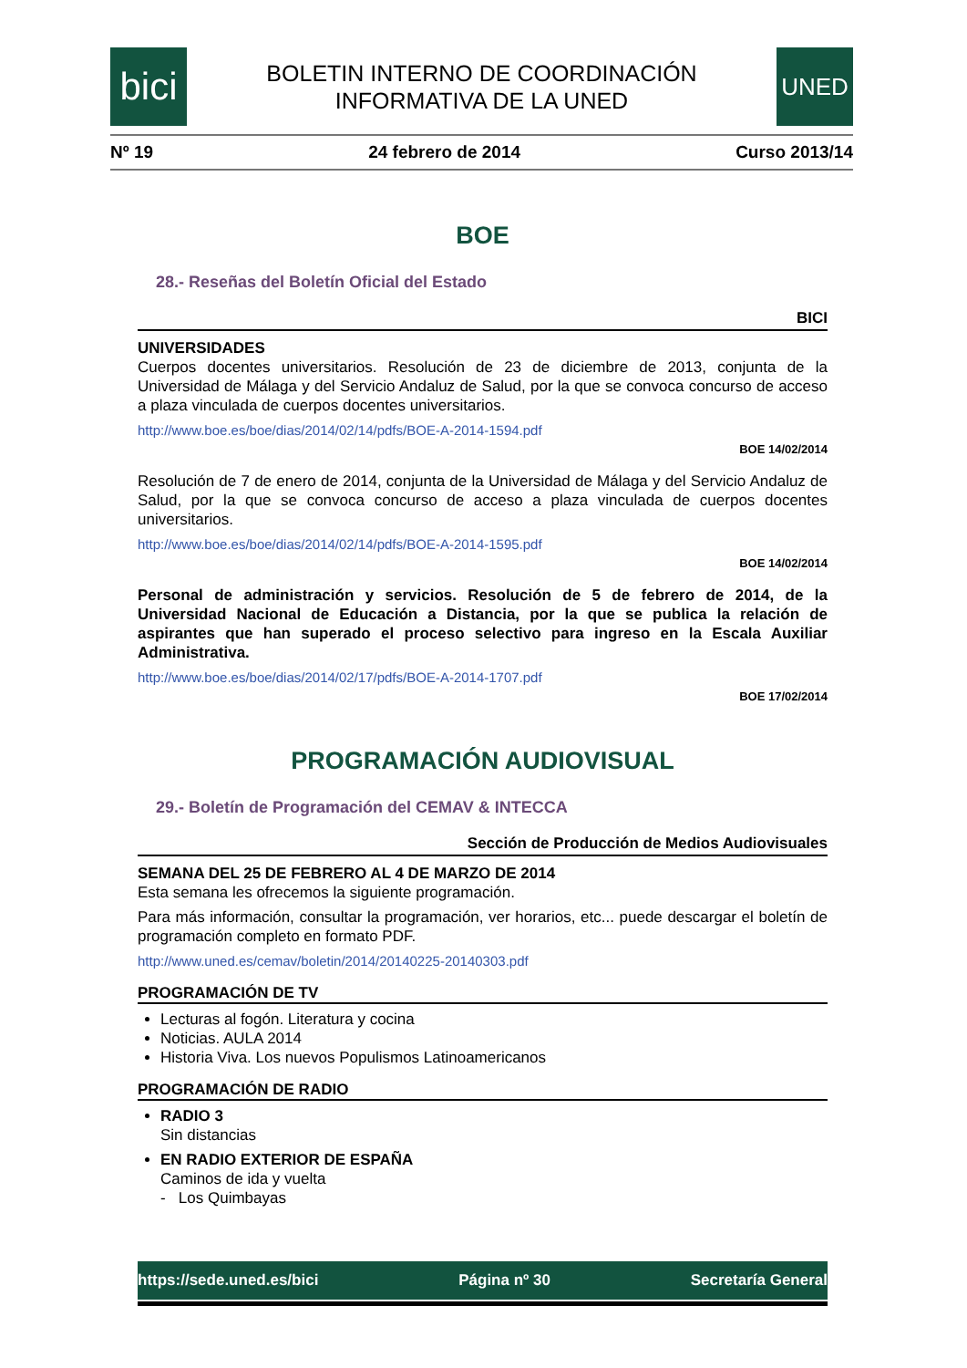bici
BOLETIN INTERNO DE COORDINACIÓN
INFORMATIVA DE LA UNED
UNED
Nº 19 24 febrero de 2014 Curso 2013/14
BOE
28.- Reseñas del Boletín Oficial del Estado
BICI
UNIVERSIDADES
Cuerpos docentes universitarios. Resolución de 23 de diciembre de 2013, conjunta de la Universidad de Málaga y del Servicio Andaluz de Salud, por la que se convoca concurso de acceso a plaza vinculada de cuerpos docentes universitarios.
http://www.boe.es/boe/dias/2014/02/14/pdfs/BOE-A-2014-1594.pdf
BOE 14/02/2014
Resolución de 7 de enero de 2014, conjunta de la Universidad de Málaga y del Servicio Andaluz de Salud, por la que se convoca concurso de acceso a plaza vinculada de cuerpos docentes universitarios.
http://www.boe.es/boe/dias/2014/02/14/pdfs/BOE-A-2014-1595.pdf
BOE 14/02/2014
Personal de administración y servicios. Resolución de 5 de febrero de 2014, de la Universidad Nacional de Educación a Distancia, por la que se publica la relación de aspirantes que han superado el proceso selectivo para ingreso en la Escala Auxiliar Administrativa.
http://www.boe.es/boe/dias/2014/02/17/pdfs/BOE-A-2014-1707.pdf
BOE 17/02/2014
PROGRAMACIÓN AUDIOVISUAL
29.- Boletín de Programación del CEMAV & INTECCA
Sección de Producción de Medios Audiovisuales
SEMANA DEL 25 DE FEBRERO AL 4 DE MARZO DE 2014
Esta semana les ofrecemos la siguiente programación.
Para más información, consultar la programación, ver horarios, etc... puede descargar el boletín de programación completo en formato PDF.
http://www.uned.es/cemav/boletin/2014/20140225-20140303.pdf
PROGRAMACIÓN DE TV
Lecturas al fogón. Literatura y cocina
Noticias. AULA 2014
Historia Viva. Los nuevos Populismos Latinoamericanos
PROGRAMACIÓN DE RADIO
RADIO 3
Sin distancias
EN RADIO EXTERIOR DE ESPAÑA
Caminos de ida y vuelta
- Los Quimbayas
https://sede.uned.es/bici Página nº 30 Secretaría General